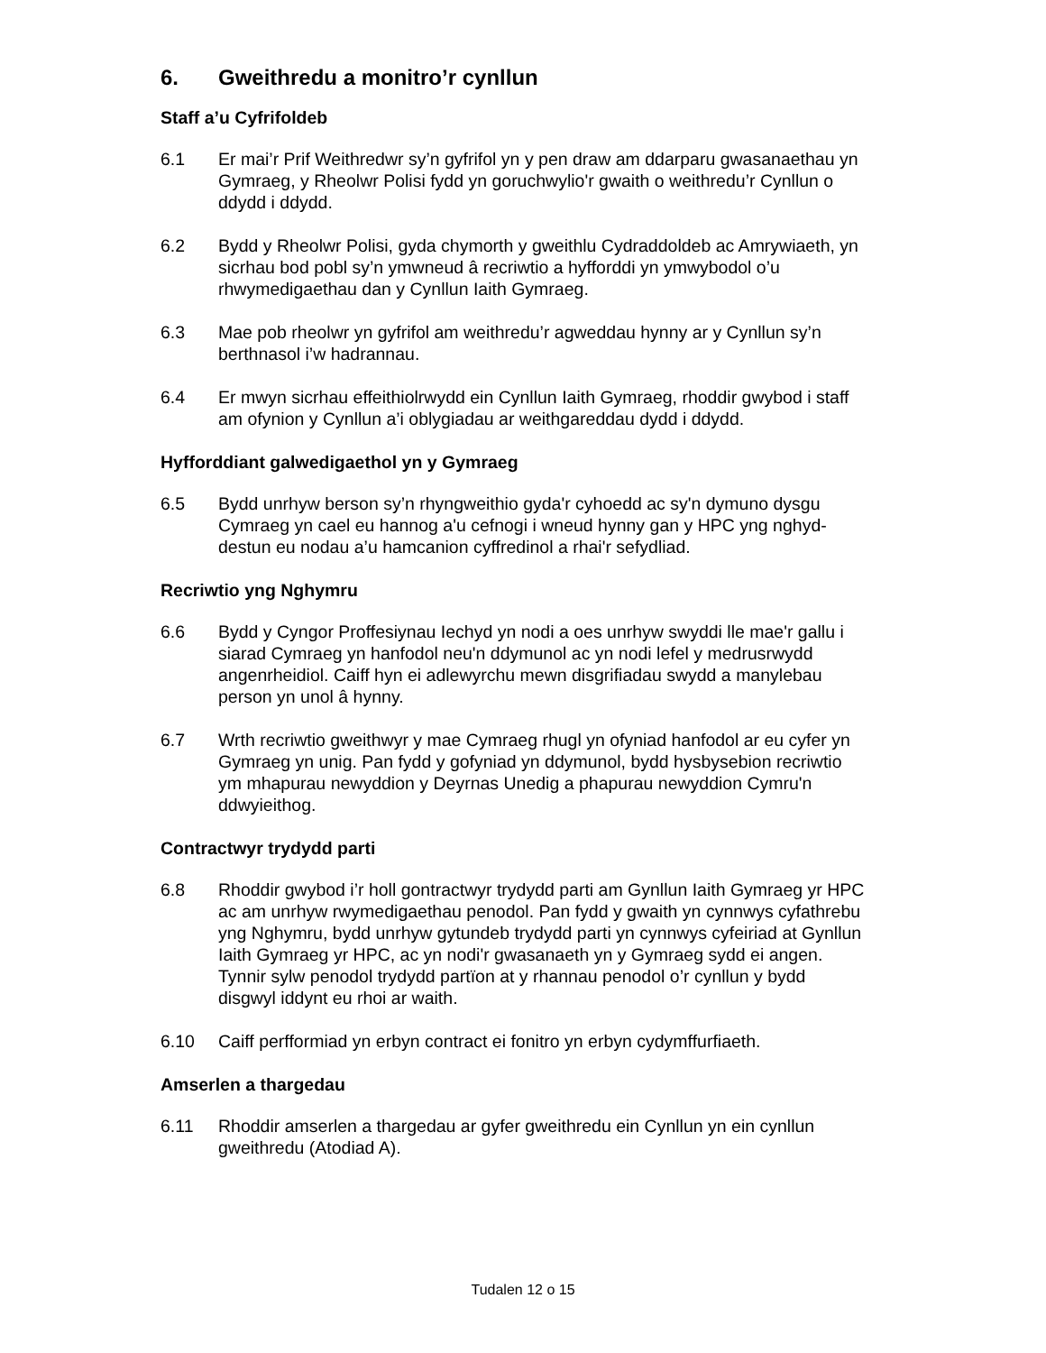6. Gweithredu a monitro’r cynllun
Staff a’u Cyfrifoldeb
6.1 Er mai’r Prif Weithredwr sy’n gyfrifol yn y pen draw am ddarparu gwasanaethau yn Gymraeg, y Rheolwr Polisi fydd yn goruchwylio'r gwaith o weithredu’r Cynllun o ddydd i ddydd.
6.2 Bydd y Rheolwr Polisi, gyda chymorth y gweithlu Cydraddoldeb ac Amrywiaeth, yn sicrhau bod pobl sy’n ymwneud â recriwtio a hyfforddi yn ymwybodol o’u rhwymedigaethau dan y Cynllun Iaith Gymraeg.
6.3 Mae pob rheolwr yn gyfrifol am weithredu’r agweddau hynny ar y Cynllun sy’n berthnasol i’w hadrannau.
6.4 Er mwyn sicrhau effeithiolrwydd ein Cynllun Iaith Gymraeg, rhoddir gwybod i staff am ofynion y Cynllun a’i oblygiadau ar weithgareddau dydd i ddydd.
Hyfforddiant galwedigaethol yn y Gymraeg
6.5 Bydd unrhyw berson sy’n rhyngweithio gyda'r cyhoedd ac sy'n dymuno dysgu Cymraeg yn cael eu hannog a'u cefnogi i wneud hynny gan y HPC yng nghyd-destun eu nodau a’u hamcanion cyffredinol a rhai'r sefydliad.
Recriwtio yng Nghymru
6.6 Bydd y Cyngor Proffesiynau Iechyd yn nodi a oes unrhyw swyddi lle mae'r gallu i siarad Cymraeg yn hanfodol neu'n ddymunol ac yn nodi lefel y medrusrwydd angenrheidiol. Caiff hyn ei adlewyrchu mewn disgrifiadau swydd a manylebau person yn unol â hynny.
6.7 Wrth recriwtio gweithwyr y mae Cymraeg rhugl yn ofyniad hanfodol ar eu cyfer yn Gymraeg yn unig. Pan fydd y gofyniad yn ddymunol, bydd hysbysebion recriwtio ym mhapurau newyddion y Deyrnas Unedig a phapurau newyddion Cymru'n ddwyieithog.
Contractwyr trydydd parti
6.8 Rhoddir gwybod i’r holl gontractwyr trydydd parti am Gynllun Iaith Gymraeg yr HPC ac am unrhyw rwymedigaethau penodol. Pan fydd y gwaith yn cynnwys cyfathrebu yng Nghymru, bydd unrhyw gytundeb trydydd parti yn cynnwys cyfeiriad at Gynllun Iaith Gymraeg yr HPC, ac yn nodi'r gwasanaeth yn y Gymraeg sydd ei angen. Tynnir sylw penodol trydydd partïon at y rhannau penodol o’r cynllun y bydd disgwyl iddynt eu rhoi ar waith.
6.10 Caiff perfformiad yn erbyn contract ei fonitro yn erbyn cydymffurfiaeth.
Amserlen a thargedau
6.11 Rhoddir amserlen a thargedau ar gyfer gweithredu ein Cynllun yn ein cynllun gweithredu (Atodiad A).
Tudalen 12 o 15